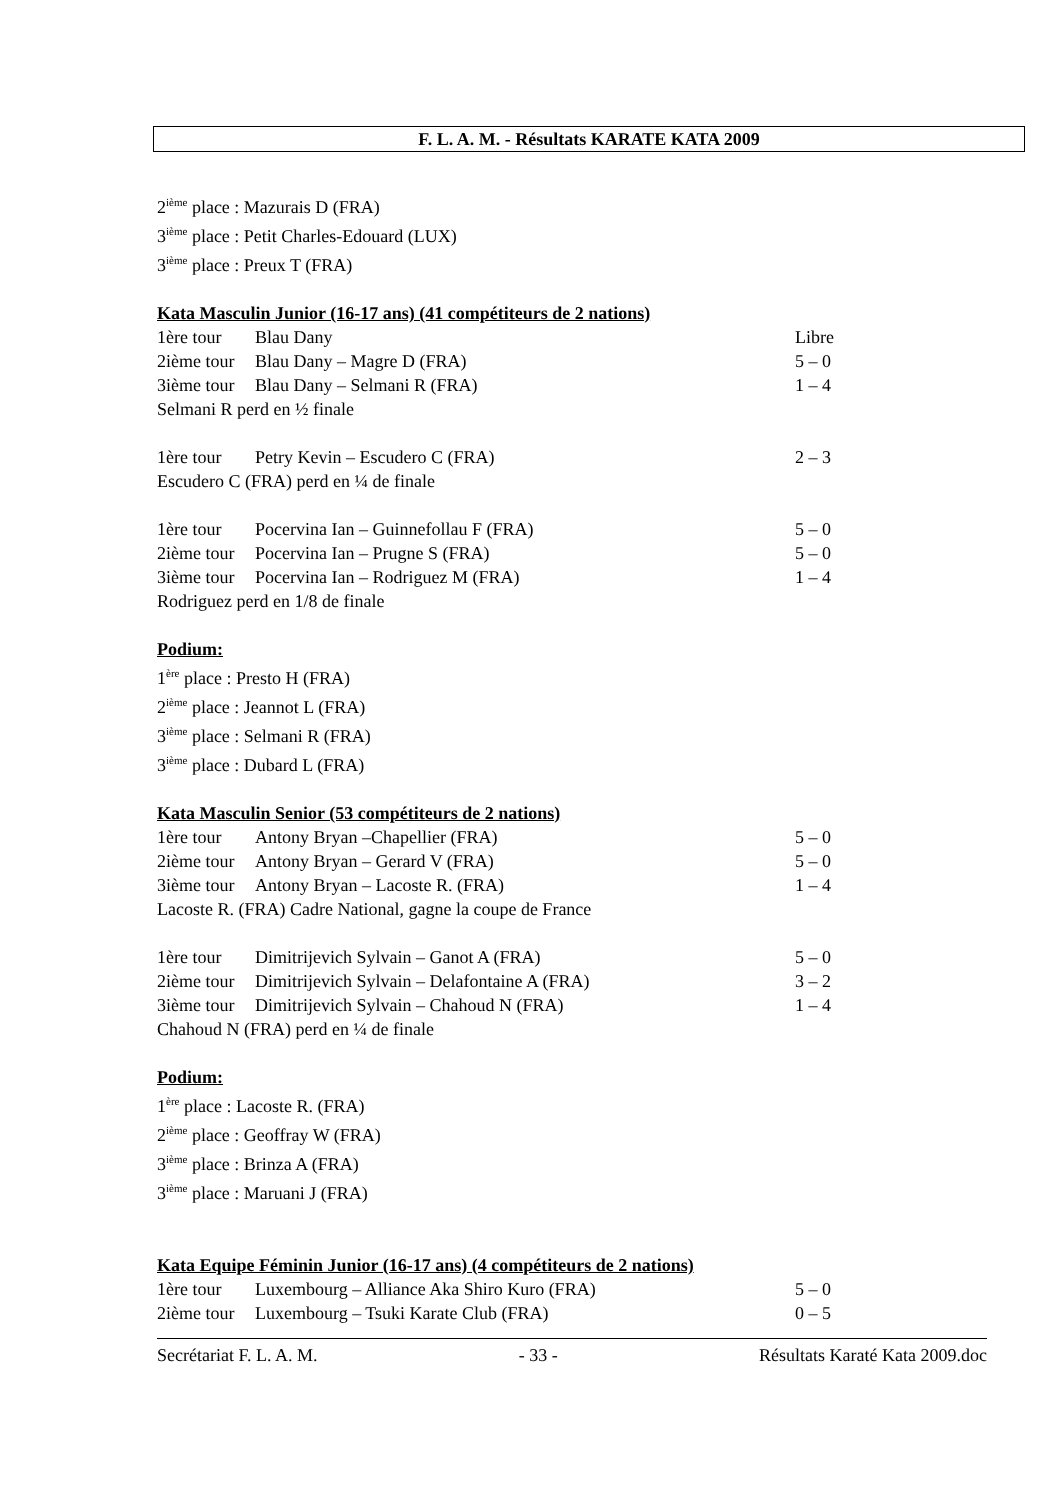F. L. A. M. - Résultats KARATE KATA 2009
2<sup>ième</sup> place : Mazurais D (FRA)
3<sup>ième</sup> place : Petit Charles-Edouard (LUX)
3<sup>ième</sup> place : Preux T (FRA)
Kata Masculin Junior (16-17 ans) (41 compétiteurs de 2 nations)
1ère tour Blau Dany Libre
2ième tour Blau Dany – Magre D (FRA) 5 – 0
3ième tour Blau Dany – Selmani R (FRA) 1 – 4
Selmani R perd en ½ finale
1ère tour Petry Kevin – Escudero C (FRA) 2 – 3
Escudero C (FRA) perd en ¼ de finale
1ère tour Pocervina Ian – Guinnefollau F (FRA) 5 – 0
2ième tour Pocervina Ian – Prugne S (FRA) 5 – 0
3ième tour Pocervina Ian – Rodriguez M (FRA) 1 – 4
Rodriguez perd en 1/8 de finale
Podium:
1<sup>ère</sup> place : Presto H (FRA)
2<sup>ième</sup> place : Jeannot L (FRA)
3<sup>ième</sup> place : Selmani R (FRA)
3<sup>ième</sup> place : Dubard L (FRA)
Kata Masculin Senior (53 compétiteurs de 2 nations)
1ère tour Antony Bryan –Chapellier (FRA) 5 – 0
2ième tour Antony Bryan – Gerard V (FRA) 5 – 0
3ième tour Antony Bryan – Lacoste R. (FRA) 1 – 4
Lacoste R. (FRA) Cadre National, gagne la coupe de France
1ère tour Dimitrijevich Sylvain – Ganot A (FRA) 5 – 0
2ième tour Dimitrijevich Sylvain – Delafontaine A (FRA) 3 – 2
3ième tour Dimitrijevich Sylvain – Chahoud N (FRA) 1 – 4
Chahoud N (FRA) perd en ¼ de finale
Podium:
1<sup>ère</sup> place : Lacoste R. (FRA)
2<sup>ième</sup> place : Geoffray W (FRA)
3<sup>ième</sup> place : Brinza A (FRA)
3<sup>ième</sup> place : Maruani J (FRA)
Kata Equipe Féminin Junior (16-17 ans) (4 compétiteurs de 2 nations)
1ère tour Luxembourg – Alliance Aka Shiro Kuro (FRA) 5 – 0
2ième tour Luxembourg – Tsuki Karate Club (FRA) 0 – 5
Secrétariat F. L. A. M. - 33 - Résultats Karaté Kata 2009.doc